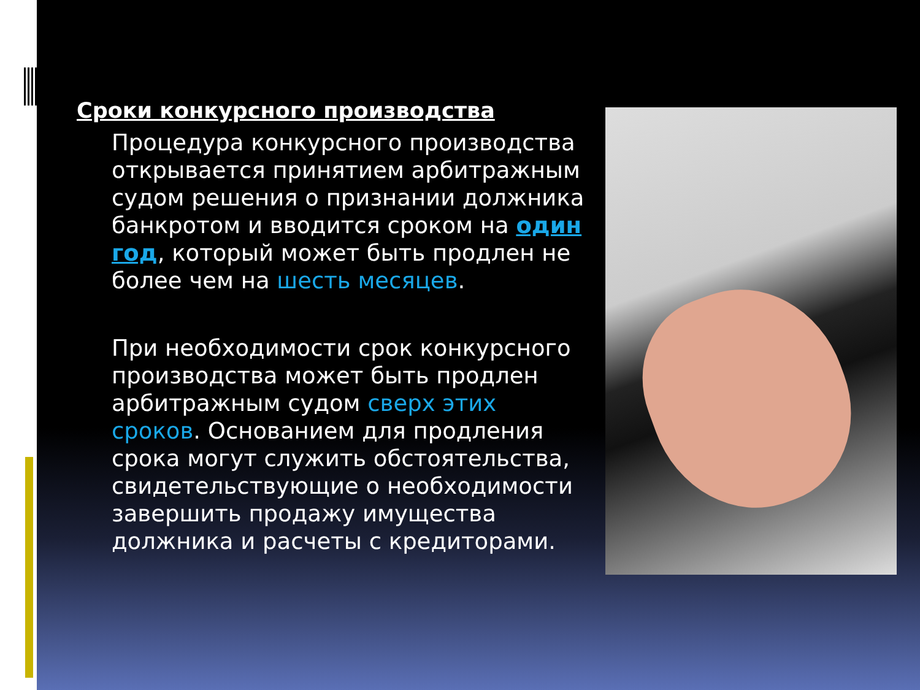Сроки конкурсного производства
Процедура конкурсного производства открывается принятием арбитражным судом решения о признании должника банкротом и вводится сроком на один год, который может быть продлен не более чем на шесть месяцев.
При необходимости срок конкурсного производства может быть продлен арбитражным судом сверх этих сроков. Основанием для продления срока могут служить обстоятельства, свидетельствующие о необходимости завершить продажу имущества должника и расчеты с кредиторами.